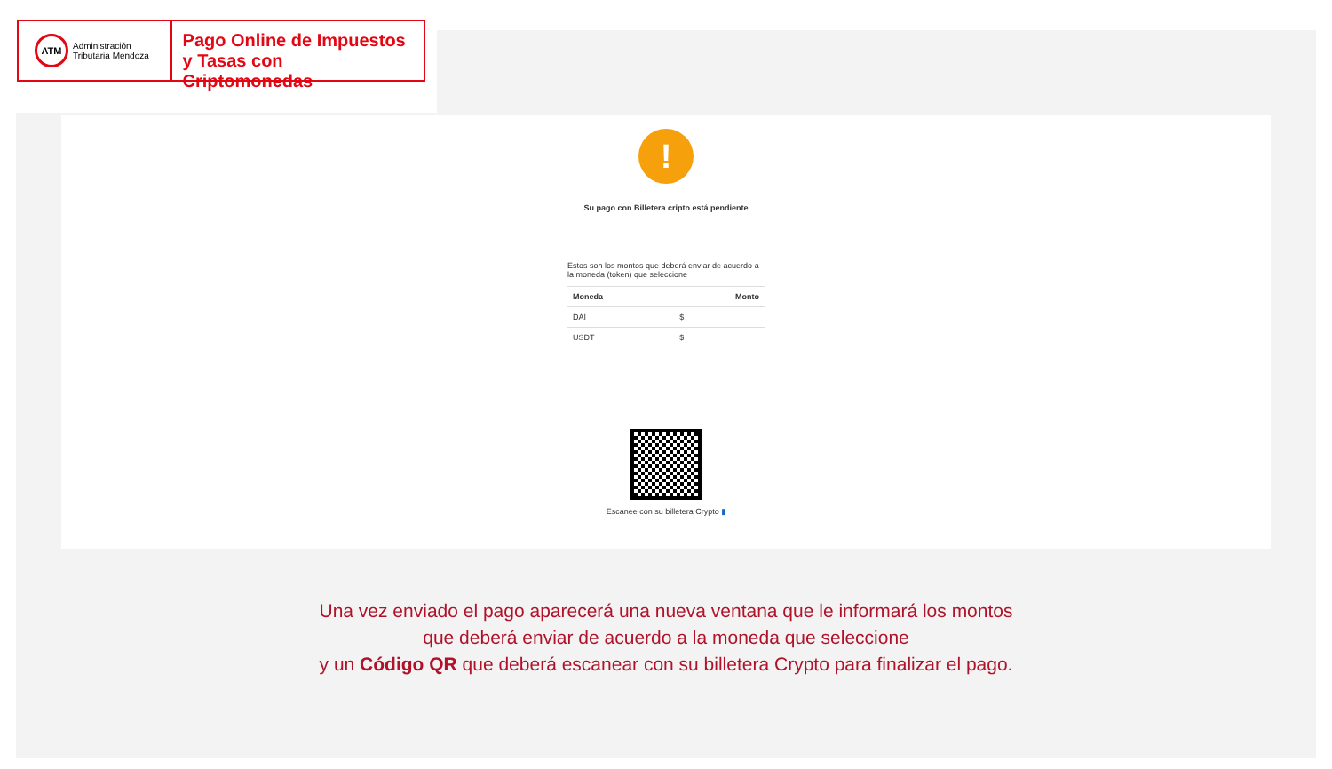ATM
Administración
Tributaria Mendoza
Pago Online de Impuestos
y Tasas con Criptomonedas
!
Su pago con Billetera cripto está pendiente
Estos son los montos que deberá enviar de acuerdo a la moneda (token) que seleccione
| Moneda | Monto |
| --- | --- |
| DAI | $ |
| USDT | $ |
Escanee con su billetera Crypto ▮
Una vez enviado el pago aparecerá una nueva ventana que le informará los montos
que deberá enviar de acuerdo a la moneda que seleccione
y un Código QR que deberá escanear con su billetera Crypto para finalizar el pago.